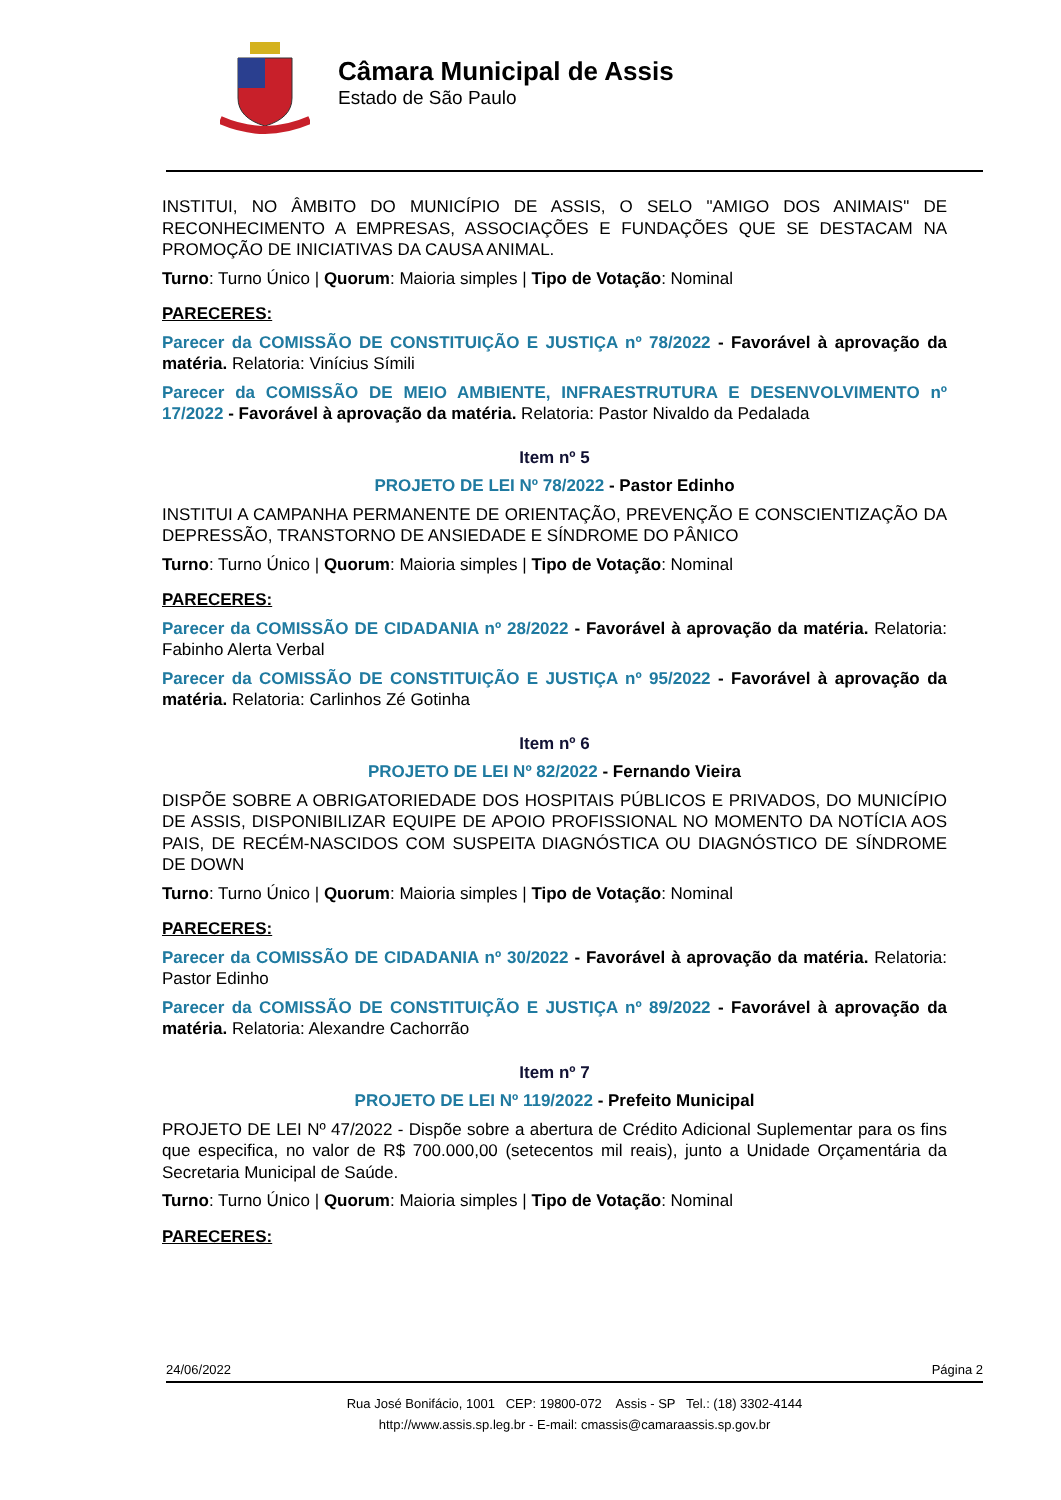Câmara Municipal de Assis
Estado de São Paulo
INSTITUI, NO ÂMBITO DO MUNICÍPIO DE ASSIS, O SELO "AMIGO DOS ANIMAIS" DE RECONHECIMENTO A EMPRESAS, ASSOCIAÇÕES E FUNDAÇÕES QUE SE DESTACAM NA PROMOÇÃO DE INICIATIVAS DA CAUSA ANIMAL.
Turno: Turno Único | Quorum: Maioria simples | Tipo de Votação: Nominal
PARECERES:
Parecer da COMISSÃO DE CONSTITUIÇÃO E JUSTIÇA nº 78/2022 - Favorável à aprovação da matéria. Relatoria: Vinícius Símili
Parecer da COMISSÃO DE MEIO AMBIENTE, INFRAESTRUTURA E DESENVOLVIMENTO nº 17/2022 - Favorável à aprovação da matéria. Relatoria: Pastor Nivaldo da Pedalada
Item nº 5
PROJETO DE LEI Nº 78/2022 - Pastor Edinho
INSTITUI A CAMPANHA PERMANENTE DE ORIENTAÇÃO, PREVENÇÃO E CONSCIENTIZAÇÃO DA DEPRESSÃO, TRANSTORNO DE ANSIEDADE E SÍNDROME DO PÂNICO
Turno: Turno Único | Quorum: Maioria simples | Tipo de Votação: Nominal
PARECERES:
Parecer da COMISSÃO DE CIDADANIA nº 28/2022 - Favorável à aprovação da matéria. Relatoria: Fabinho Alerta Verbal
Parecer da COMISSÃO DE CONSTITUIÇÃO E JUSTIÇA nº 95/2022 - Favorável à aprovação da matéria. Relatoria: Carlinhos Zé Gotinha
Item nº 6
PROJETO DE LEI Nº 82/2022 - Fernando Vieira
DISPÕE SOBRE A OBRIGATORIEDADE DOS HOSPITAIS PÚBLICOS E PRIVADOS, DO MUNICÍPIO DE ASSIS, DISPONIBILIZAR EQUIPE DE APOIO PROFISSIONAL NO MOMENTO DA NOTÍCIA AOS PAIS, DE RECÉM-NASCIDOS COM SUSPEITA DIAGNÓSTICA OU DIAGNÓSTICO DE SÍNDROME DE DOWN
Turno: Turno Único | Quorum: Maioria simples | Tipo de Votação: Nominal
PARECERES:
Parecer da COMISSÃO DE CIDADANIA nº 30/2022 - Favorável à aprovação da matéria. Relatoria: Pastor Edinho
Parecer da COMISSÃO DE CONSTITUIÇÃO E JUSTIÇA nº 89/2022 - Favorável à aprovação da matéria. Relatoria: Alexandre Cachorrão
Item nº 7
PROJETO DE LEI Nº 119/2022 - Prefeito Municipal
PROJETO DE LEI Nº 47/2022 - Dispõe sobre a abertura de Crédito Adicional Suplementar para os fins que especifica, no valor de R$ 700.000,00 (setecentos mil reais), junto a Unidade Orçamentária da Secretaria Municipal de Saúde.
Turno: Turno Único | Quorum: Maioria simples | Tipo de Votação: Nominal
PARECERES:
24/06/2022 Página 2
Rua José Bonifácio, 1001 CEP: 19800-072 Assis - SP Tel.: (18) 3302-4144
http://www.assis.sp.leg.br - E-mail: cmassis@camaraassis.sp.gov.br